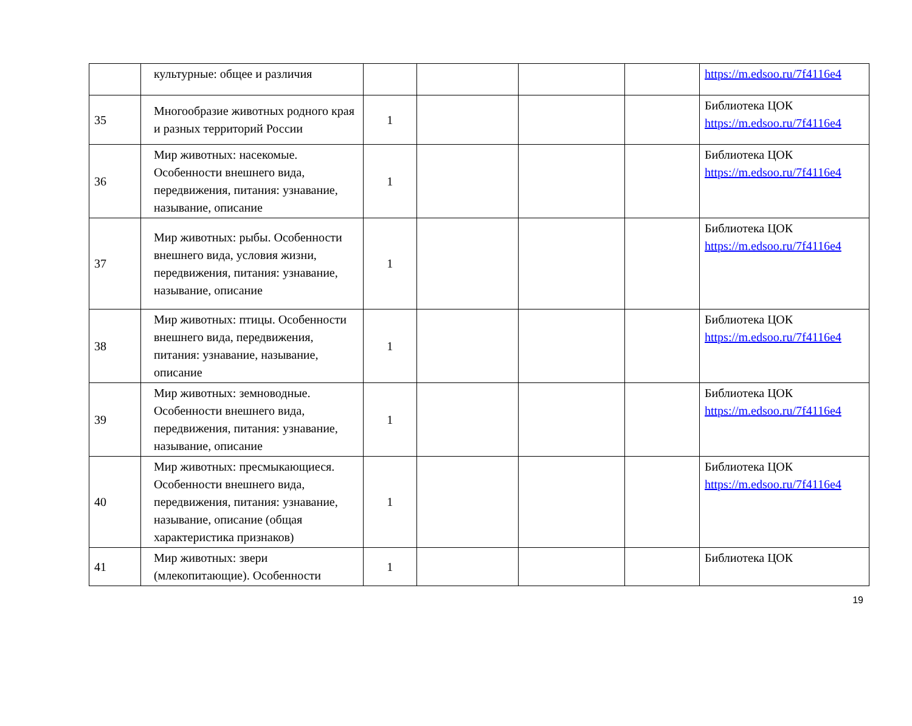| | культурные: общее и различия | | | | | https://m.edsoo.ru/7f4116e4 |
| 35 | Многообразие животных родного края и разных территорий России | 1 | | | | Библиотека ЦОК https://m.edsoo.ru/7f4116e4 |
| 36 | Мир животных: насекомые. Особенности внешнего вида, передвижения, питания: узнавание, называние, описание | 1 | | | | Библиотека ЦОК https://m.edsoo.ru/7f4116e4 |
| 37 | Мир животных: рыбы. Особенности внешнего вида, условия жизни, передвижения, питания: узнавание, называние, описание | 1 | | | | Библиотека ЦОК https://m.edsoo.ru/7f4116e4 |
| 38 | Мир животных: птицы. Особенности внешнего вида, передвижения, питания: узнавание, называние, описание | 1 | | | | Библиотека ЦОК https://m.edsoo.ru/7f4116e4 |
| 39 | Мир животных: земноводные. Особенности внешнего вида, передвижения, питания: узнавание, называние, описание | 1 | | | | Библиотека ЦОК https://m.edsoo.ru/7f4116e4 |
| 40 | Мир животных: пресмыкающиеся. Особенности внешнего вида, передвижения, питания: узнавание, называние, описание (общая характеристика признаков) | 1 | | | | Библиотека ЦОК https://m.edsoo.ru/7f4116e4 |
| 41 | Мир животных: звери (млекопитающие). Особенности | 1 | | | | Библиотека ЦОК |
19